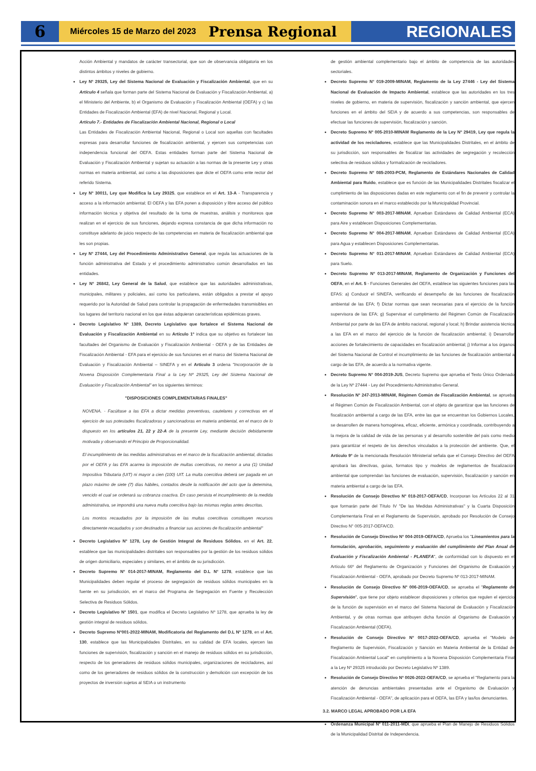6
Miércoles 15 de Marzo del 2023
Prensa Regional
REGIONALES
Acción Ambiental y mandatos de carácter transectorial, que son de observancia obligatoria en los distintos ámbitos y niveles de gobierno.
Ley Nº 29325, Ley del Sistema Nacional de Evaluación y Fiscalización Ambiental, que en su Artículo 4 señala que forman parte del Sistema Nacional de Evaluación y Fiscalización Ambiental, a) el Ministerio del Ambiente, b) el Organismo de Evaluación y Fiscalización Ambiental (OEFA) y c) las Entidades de Fiscalización Ambiental (EFA) de nivel Nacional, Regional y Local.
Artículo 7.- Entidades de Fiscalización Ambiental Nacional, Regional o Local
Las Entidades de Fiscalización Ambiental Nacional, Regional o Local son aquellas con facultades expresas para desarrollar funciones de fiscalización ambiental, y ejercen sus competencias con independencia funcional del OEFA. Estas entidades forman parte del Sistema Nacional de Evaluación y Fiscalización Ambiental y sujetan su actuación a las normas de la presente Ley y otras normas en materia ambiental, así como a las disposiciones que dicte el OEFA como ente rector del referido Sistema.
Ley Nº 30011, Ley que Modifica la Ley 29325, que establece en el Art. 13-A - Transparencia y acceso a la información ambiental; El OEFA y las EFA ponen a disposición y libre acceso del público información técnica y objetiva del resultado de la toma de muestras, análisis y monitoreos que realizan en el ejercicio de sus funciones, dejando expresa constancia de que dicha información no constituye adelanto de juicio respecto de las competencias en materia de fiscalización ambiental que les son propias.
Ley Nº 27444, Ley del Procedimiento Administrativo General, que regula las actuaciones de la función administrativa del Estado y el procedimiento administrativo común desarrollados en las entidades.
Ley Nº 26842, Ley General de la Salud, que establece que las autoridades administrativas, municipales, militares y policiales, así como los particulares, están obligados a prestar el apoyo requerido por la Autoridad de Salud para controlar la propagación de enfermedades transmisibles en los lugares del territorio nacional en los que éstas adquieran características epidémicas graves.
Decreto Legislativo Nº 1389, Decreto Legislativo que fortalece el Sistema Nacional de Evaluación y Fiscalización Ambiental en su Artículo 1º indica que su objetivo es fortalecer las facultades del Organismo de Evaluación y Fiscalización Ambiental - OEFA y de las Entidades de Fiscalización Ambiental - EFA para el ejercicio de sus funciones en el marco del Sistema Nacional de Evaluación y Fiscalización Ambiental – SINEFA y en el Artículo 3 ordena "Incorporación de la Novena Disposición Complementaria Final a la Ley Nº 29325, Ley del Sistema Nacional de Evaluación y Fiscalización Ambiental" en los siguientes términos:
"DISPOSICIONES COMPLEMENTARIAS FINALES"
NOVENA. - Facúltase a las EFA a dictar medidas preventivas, cautelares y correctivas en el ejercicio de sus potestades fiscalizadoras y sancionadoras en materia ambiental, en el marco de lo dispuesto en los artículos 21, 22 y 22-A de la presente Ley, mediante decisión debidamente motivada y observando el Principio de Proporcionalidad.
El incumplimiento de las medidas administrativas en el marco de la fiscalización ambiental, dictadas por el OEFA y las EFA acarrea la imposición de multas coercitivas, no menor a una (1) Unidad Impositiva Tributaria (UIT) ni mayor a cien (100) UIT. La multa coercitiva deberá ser pagada en un plazo máximo de siete (7) días hábiles, contados desde la notificación del acto que la determina, vencido el cual se ordenará su cobranza coactiva. En caso persista el incumplimiento de la medida administrativa, se impondrá una nueva multa coercitiva bajo las mismas reglas antes descritas.
Los montos recaudados por la imposición de las multas coercitivas constituyen recursos directamente recaudados y son destinados a financiar sus acciones de fiscalización ambiental"
Decreto Legislativo Nº 1278, Ley de Gestión Integral de Residuos Sólidos, en el Art. 22, establece que las municipalidades distritales son responsables por la gestión de los residuos sólidos de origen domiciliario, especiales y similares, en el ámbito de su jurisdicción.
Decreto Supremo Nº 014-2017-MINAM, Reglamento del D.L N° 1278, establece que las Municipalidades deben regular el proceso de segregación de residuos sólidos municipales en la fuente en su jurisdicción, en el marco del Programa de Segregación en Fuente y Recolección Selectiva de Residuos Sólidos.
Decreto Legislativo Nº 1501, que modifica el Decreto Legislativo Nº 1278, que aprueba la ley de gestión integral de residuos sólidos.
Decreto Supremo Nº001-2022-MINAM, Modificatoria del Reglamento del D.L Nº 1278, en el Art. 130, establece que las Municipalidades Distritales, en su calidad de EFA locales, ejercen las funciones de supervisión, fiscalización y sanción en el manejo de residuos sólidos en su jurisdicción, respecto de los generadores de residuos sólidos municipales, organizaciones de recicladores, así como de los generadores de residuos sólidos de la construcción y demolición con excepción de los proyectos de inversión sujetos al SEIA o un instrumento
de gestión ambiental complementario bajo el ámbito de competencia de las autoridades sectoriales.
Decreto Supremo N° 019-2009-MINAM, Reglamento de la Ley 27446 - Ley del Sistema Nacional de Evaluación de Impacto Ambiental, establece que las autoridades en los tres niveles de gobierno, en materia de supervisión, fiscalización y sanción ambiental, que ejercen funciones en el ámbito del SEIA y de acuerdo a sus competencias, son responsables de efectuar las funciones de supervisión, fiscalización y sanción.
Decreto Supremo Nº 005-2010-MINAM Reglamento de la Ley Nº 29419, Ley que regula la actividad de los recicladores, establece que las Municipalidades Distritales, en el ámbito de su jurisdicción, son responsables de fiscalizar las actividades de segregación y recolección selectiva de residuos sólidos y formalización de recicladores.
Decreto Supremo Nº 085-2003-PCM, Reglamento de Estándares Nacionales de Calidad Ambiental para Ruido, establece que es función de las Municipalidades Distritales fiscalizar el cumplimiento de las disposiciones dadas en este reglamento con el fin de prevenir y controlar la contaminación sonora en el marco establecido por la Municipalidad Provincial.
Decreto Supremo N° 003-2017-MINAM, Aprueban Estándares de Calidad Ambiental (ECA) para Aire y establecen Disposiciones Complementarias.
Decreto Supremo N° 004-2017-MINAM, Aprueban Estándares de Calidad Ambiental (ECA) para Agua y establecen Disposiciones Complementarias.
Decreto Supremo N° 011-2017-MINAM, Aprueban Estándares de Calidad Ambiental (ECA) para Suelo.
Decreto Supremo Nº 013-2017-MINAM, Reglamento de Organización y Funciones del OEFA, en el Art. 5 - Funciones Generales del OEFA, establece las siguientes funciones para las EFAS: a) Conducir el SINEFA, verificando el desempeño de las funciones de fiscalización ambiental de las EFA; f) Dictar normas que sean necesarias para el ejercicio de la función supervisora de las EFA; g) Supervisar el cumplimiento del Régimen Común de Fiscalización Ambiental por parte de las EFA de ámbito nacional, regional y local; h) Brindar asistencia técnica a las EFA en el marco del ejercicio de la función de fiscalización ambiental; i) Desarrollar acciones de fortalecimiento de capacidades en fiscalización ambiental; j) Informar a los órganos del Sistema Nacional de Control el incumplimiento de las funciones de fiscalización ambiental a cargo de las EFA, de acuerdo a la normativa vigente.
Decreto Supremo N° 004-2019-JUS, Decreto Supremo que aprueba el Texto Único Ordenado de la Ley Nº 27444 - Ley del Procedimiento Administrativo General.
Resolución Nº 247-2013-MINAM, Régimen Común de Fiscalización Ambiental, se aprueba el Régimen Común de Fiscalización Ambiental, con el objeto de garantizar que las funciones de fiscalización ambiental a cargo de las EFA, entre las que se encuentran los Gobiernos Locales, se desarrollen de manera homogénea, eficaz, eficiente, armónica y coordinada, contribuyendo a la mejora de la calidad de vida de las personas y al desarrollo sostenible del país como medio para garantizar el respeto de los derechos vinculados a la protección del ambiente. Que, el Artículo 9º de la mencionada Resolución Ministerial señala que el Consejo Directivo del OEFA aprobará las directivas, guías, formatos tipo y modelos de reglamentos de fiscalización ambiental que comprendan las funciones de evaluación, supervisión, fiscalización y sanción en materia ambiental a cargo de las EFA.
Resolución de Consejo Directivo Nº 018-2017-OEFA/CD, Incorporan los Artículos 22 al 31 que formarán parte del Título IV "De las Medidas Administrativas" y la Cuarta Disposición Complementaria Final en el Reglamento de Supervisión, aprobado por Resolución de Consejo Directivo N° 005-2017-OEFA/CD.
Resolución de Consejo Directivo Nº 004-2019-OEFA/CD, Aprueba los "Lineamientos para la formulación, aprobación, seguimiento y evaluación del cumplimiento del Plan Anual de Evaluación y Fiscalización Ambiental - PLANEFA", de conformidad con lo dispuesto en el Artículo 66º del Reglamento de Organización y Funciones del Organismo de Evaluación y Fiscalización Ambiental - OEFA, aprobado por Decreto Supremo Nº 013-2017-MINAM.
Resolución de Consejo Directivo Nº 006-2019-OEFA/CD, se aprueba el "Reglamento de Supervisión", que tiene por objeto establecer disposiciones y criterios que regulen el ejercicio de la función de supervisión en el marco del Sistema Nacional de Evaluación y Fiscalización Ambiental, y de otras normas que atribuyen dicha función al Organismo de Evaluación y Fiscalización Ambiental (OEFA).
Resolución de Consejo Directivo Nº 0017-2022-OEFA/CD, aprueba el "Modelo de Reglamento de Supervisión, Fiscalización y Sanción en Materia Ambiental de la Entidad de Fiscalización Ambiental Local" en cumplimiento a la Novena Disposición Complementaria Final a la Ley Nº 29325 introducido por Decreto Legislativo Nº 1389.
Resolución de Consejo Directivo Nº 0026-2022-OEFA/CD, se aprueba el "Reglamento para la atención de denuncias ambientales presentadas ante el Organismo de Evaluación y Fiscalización Ambiental - OEFA", de aplicación para el OEFA, las EFA y las/los denunciantes.
3.2. MARCO LEGAL APROBADO POR LA EFA
Ordenanza Municipal Nº 011-2011-MDI, que aprueba el Plan de Manejo de Residuos Sólidos de la Municipalidad Distrital de Independencia.